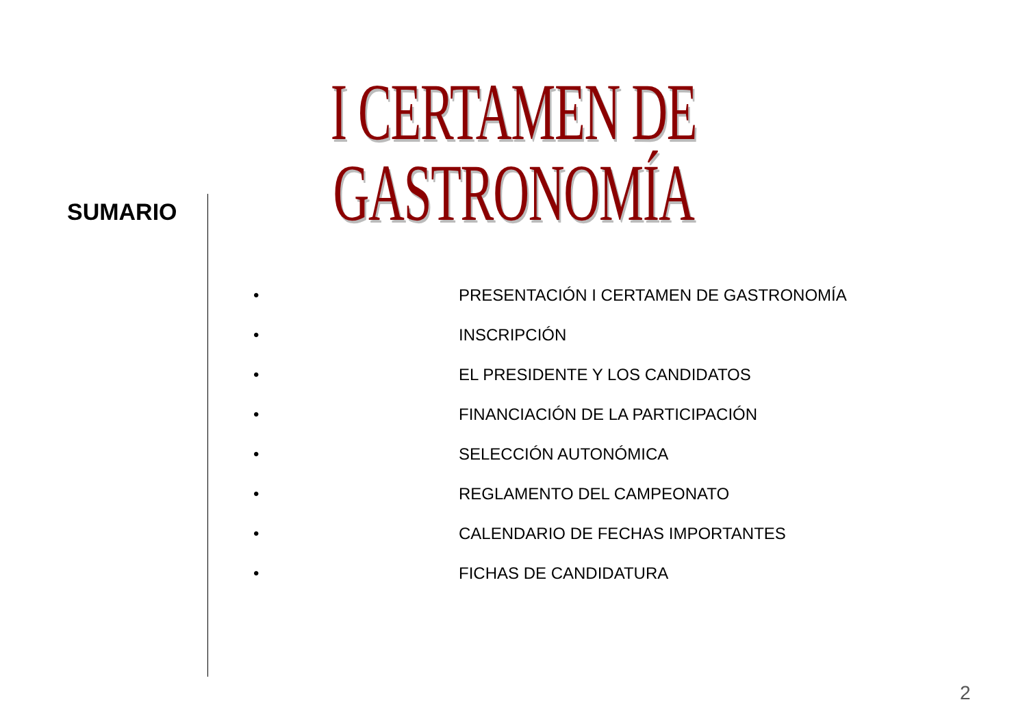I CERTAMEN DE GASTRONOMÍA
SUMARIO
• PRESENTACIÓN I CERTAMEN DE GASTRONOMÍA
• INSCRIPCIÓN
• EL PRESIDENTE Y LOS CANDIDATOS
• FINANCIACIÓN DE LA PARTICIPACIÓN
• SELECCIÓN AUTONÓMICA
• REGLAMENTO DEL CAMPEONATO
• CALENDARIO DE FECHAS IMPORTANTES
• FICHAS DE CANDIDATURA
2